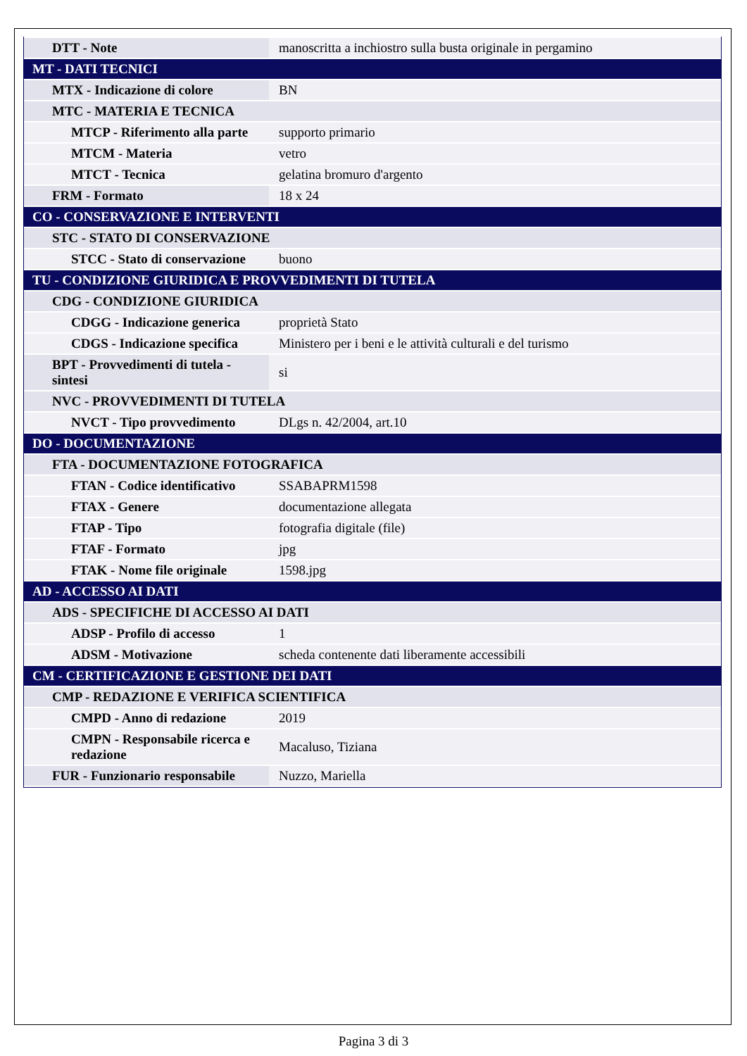| DTT - Note | manoscritta a inchiostro sulla busta originale in pergamino |
| MT - DATI TECNICI | |
| MTX - Indicazione di colore | BN |
| MTC - MATERIA E TECNICA | |
| MTCP - Riferimento alla parte | supporto primario |
| MTCM - Materia | vetro |
| MTCT - Tecnica | gelatina bromuro d'argento |
| FRM - Formato | 18 x 24 |
| CO - CONSERVAZIONE E INTERVENTI | |
| STC - STATO DI CONSERVAZIONE | |
| STCC - Stato di conservazione | buono |
| TU - CONDIZIONE GIURIDICA E PROVVEDIMENTI DI TUTELA | |
| CDG - CONDIZIONE GIURIDICA | |
| CDGG - Indicazione generica | proprietà Stato |
| CDGS - Indicazione specifica | Ministero per i beni e le attività culturali e del turismo |
| BPT - Provvedimenti di tutela - sintesi | si |
| NVC - PROVVEDIMENTI DI TUTELA | |
| NVCT - Tipo provvedimento | DLgs n. 42/2004, art.10 |
| DO - DOCUMENTAZIONE | |
| FTA - DOCUMENTAZIONE FOTOGRAFICA | |
| FTAN - Codice identificativo | SSABAPRM1598 |
| FTAX - Genere | documentazione allegata |
| FTAP - Tipo | fotografia digitale (file) |
| FTAF - Formato | jpg |
| FTAK - Nome file originale | 1598.jpg |
| AD - ACCESSO AI DATI | |
| ADS - SPECIFICHE DI ACCESSO AI DATI | |
| ADSP - Profilo di accesso | 1 |
| ADSM - Motivazione | scheda contenente dati liberamente accessibili |
| CM - CERTIFICAZIONE E GESTIONE DEI DATI | |
| CMP - REDAZIONE E VERIFICA SCIENTIFICA | |
| CMPD - Anno di redazione | 2019 |
| CMPN - Responsabile ricerca e redazione | Macaluso, Tiziana |
| FUR - Funzionario responsabile | Nuzzo, Mariella |
Pagina 3 di 3